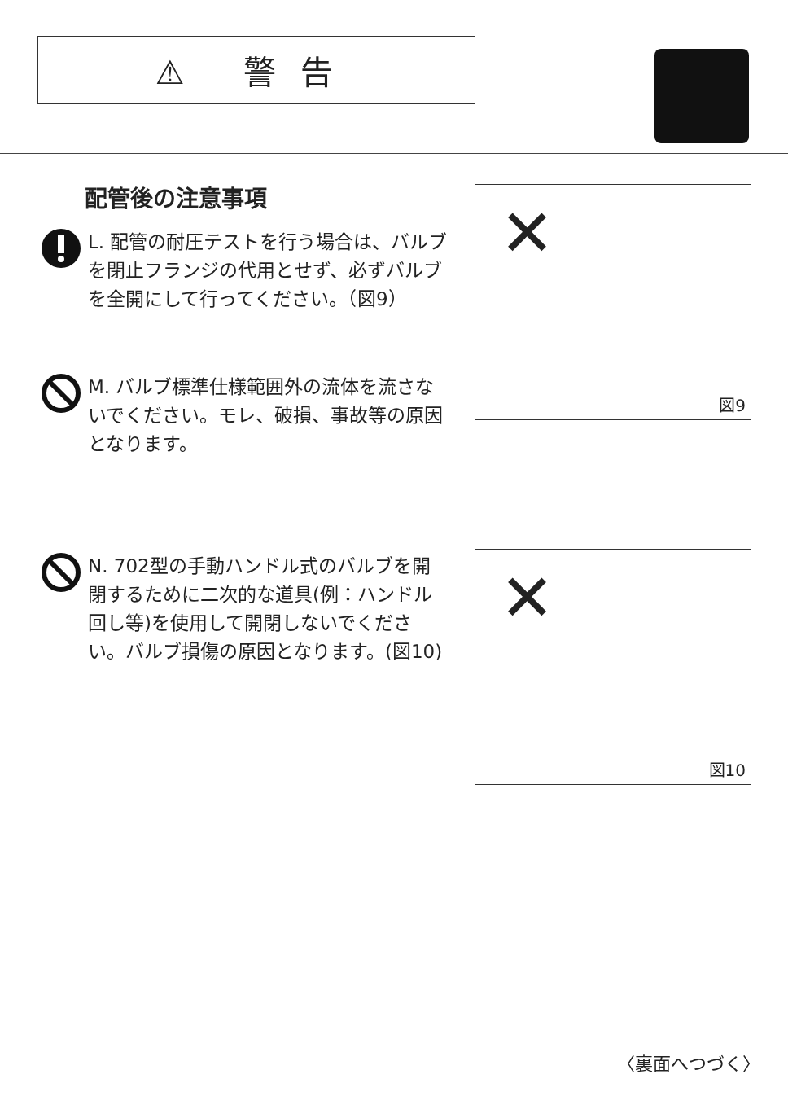⚠ 警告
配管後の注意事項
L. 配管の耐圧テストを行う場合は、バルブを閉止フランジの代用とせず、必ずバルブを全開にして行ってください。（図9）
M. バルブ標準仕様範囲外の流体を流さないでください。モレ、破損、事故等の原因となります。
N. 702型の手動ハンドル式のバルブを開閉するために二次的な道具(例：ハンドル回し等)を使用して開閉しないでください。バルブ損傷の原因となります。(図10)
✕
図9
✕
図10
〈裏面へつづく〉